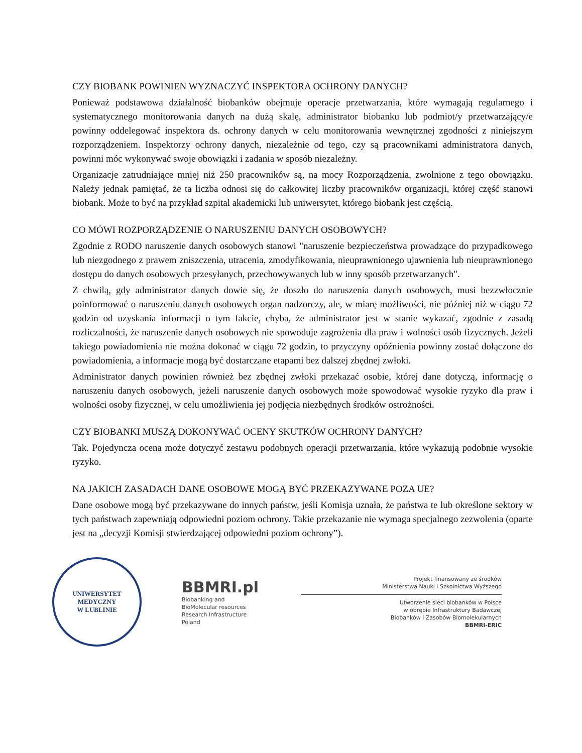CZY BIOBANK POWINIEN WYZNACZYĆ INSPEKTORA OCHRONY DANYCH?
Ponieważ podstawowa działalność biobanków obejmuje operacje przetwarzania, które wymagają regularnego i systematycznego monitorowania danych na dużą skalę, administrator biobanku lub podmiot/y przetwarzający/e powinny oddelegować inspektora ds. ochrony danych w celu monitorowania wewnętrznej zgodności z niniejszym rozporządzeniem. Inspektorzy ochrony danych, niezależnie od tego, czy są pracownikami administratora danych, powinni móc wykonywać swoje obowiązki i zadania w sposób niezależny.
Organizacje zatrudniające mniej niż 250 pracowników są, na mocy Rozporządzenia, zwolnione z tego obowiązku. Należy jednak pamiętać, że ta liczba odnosi się do całkowitej liczby pracowników organizacji, której część stanowi biobank. Może to być na przykład szpital akademicki lub uniwersytet, którego biobank jest częścią.
CO MÓWI ROZPORZĄDZENIE O NARUSZENIU DANYCH OSOBOWYCH?
Zgodnie z RODO naruszenie danych osobowych stanowi "naruszenie bezpieczeństwa prowadzące do przypadkowego lub niezgodnego z prawem zniszczenia, utracenia, zmodyfikowania, nieuprawnionego ujawnienia lub nieuprawnionego dostępu do danych osobowych przesyłanych, przechowywanych lub w inny sposób przetwarzanych".
Z chwilą, gdy administrator danych dowie się, że doszło do naruszenia danych osobowych, musi bezzwłocznie poinformować o naruszeniu danych osobowych organ nadzorczy, ale, w miarę możliwości, nie później niż w ciągu 72 godzin od uzyskania informacji o tym fakcie, chyba, że administrator jest w stanie wykazać, zgodnie z zasadą rozliczalności, że naruszenie danych osobowych nie spowoduje zagrożenia dla praw i wolności osób fizycznych. Jeżeli takiego powiadomienia nie można dokonać w ciągu 72 godzin, to przyczyny opóźnienia powinny zostać dołączone do powiadomienia, a informacje mogą być dostarczane etapami bez dalszej zbędnej zwłoki.
Administrator danych powinien również bez zbędnej zwłoki przekazać osobie, której dane dotyczą, informację o naruszeniu danych osobowych, jeżeli naruszenie danych osobowych może spowodować wysokie ryzyko dla praw i wolności osoby fizycznej, w celu umożliwienia jej podjęcia niezbędnych środków ostrożności.
CZY BIOBANKI MUSZĄ DOKONYWAĆ OCENY SKUTKÓW OCHRONY DANYCH?
Tak. Pojedyncza ocena może dotyczyć zestawu podobnych operacji przetwarzania, które wykazują podobnie wysokie ryzyko.
NA JAKICH ZASADACH DANE OSOBOWE MOGĄ BYĆ PRZEKAZYWANE POZA UE?
Dane osobowe mogą być przekazywane do innych państw, jeśli Komisja uznała, że państwa te lub określone sektory w tych państwach zapewniają odpowiedni poziom ochrony. Takie przekazanie nie wymaga specjalnego zezwolenia (oparte jest na „decyzji Komisji stwierdzającej odpowiedni poziom ochrony”).
UNIWERSYTET MEDYCZNY
W LUBLINIE
BBMRI.pl
Biobanking and
BioMolecular resources
Research Infrastructure
Poland
Projekt finansowany ze środków
Ministerstwa Nauki i Szkolnictwa Wyższego
Utworzenie sieci biobanków w Polsce
w obrębie Infrastruktury Badawczej
Biobanków i Zasobów Biomolekularnych
BBMRI-ERIC